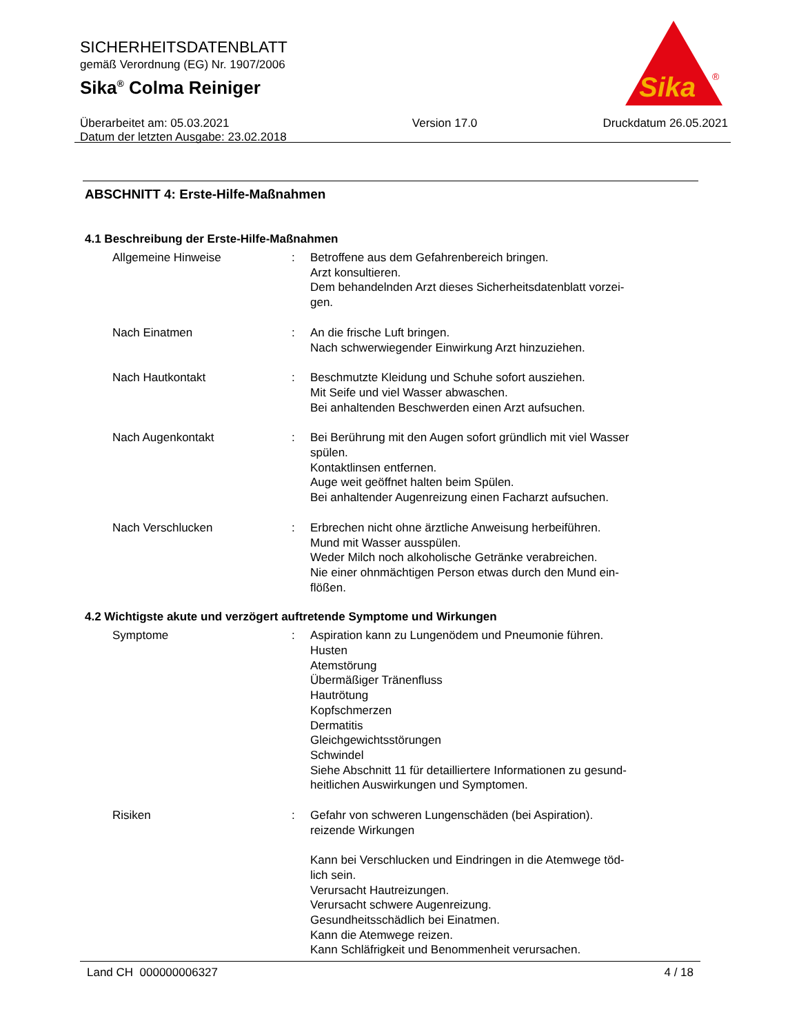SICHERHEITSDATENBLATT
gemäß Verordnung (EG) Nr. 1907/2006
Sika<sup>®</sup> Colma Reiniger
Überarbeitet am: 05.03.2021
Datum der letzten Ausgabe: 23.02.2018
Version 17.0 Druckdatum 26.05.2021
Sika
®
ABSCHNITT 4: Erste-Hilfe-Maßnahmen
4.1 Beschreibung der Erste-Hilfe-Maßnahmen
Allgemeine Hinweise : Betroffene aus dem Gefahrenbereich bringen.
Arzt konsultieren.
Dem behandelnden Arzt dieses Sicherheitsdatenblatt vorzei-
gen.
Nach Einatmen : An die frische Luft bringen.
Nach schwerwiegender Einwirkung Arzt hinzuziehen.
Nach Hautkontakt : Beschmutzte Kleidung und Schuhe sofort ausziehen.
Mit Seife und viel Wasser abwaschen.
Bei anhaltenden Beschwerden einen Arzt aufsuchen.
Nach Augenkontakt : Bei Berührung mit den Augen sofort gründlich mit viel Wasser spülen.
Kontaktlinsen entfernen.
Auge weit geöffnet halten beim Spülen.
Bei anhaltender Augenreizung einen Facharzt aufsuchen.
Nach Verschlucken : Erbrechen nicht ohne ärztliche Anweisung herbeiführen.
Mund mit Wasser ausspülen.
Weder Milch noch alkoholische Getränke verabreichen.
Nie einer ohnmächtigen Person etwas durch den Mund ein-
flößen.
4.2 Wichtigste akute und verzögert auftretende Symptome und Wirkungen
Symptome : Aspiration kann zu Lungenödem und Pneumonie führen.
Husten
Atemstörung
Übermäßiger Tränenfluss
Hautrötung
Kopfschmerzen
Dermatitis
Gleichgewichtsstörungen
Schwindel
Siehe Abschnitt 11 für detailliertere Informationen zu gesund-
heitlichen Auswirkungen und Symptomen.
Risiken : Gefahr von schweren Lungenschäden (bei Aspiration).
reizende Wirkungen
Kann bei Verschlucken und Eindringen in die Atemwege töd-
lich sein.
Verursacht Hautreizungen.
Verursacht schwere Augenreizung.
Gesundheitsschädlich bei Einatmen.
Kann die Atemwege reizen.
Kann Schläfrigkeit und Benommenheit verursachen.
Land CH 000000006327 4 / 18